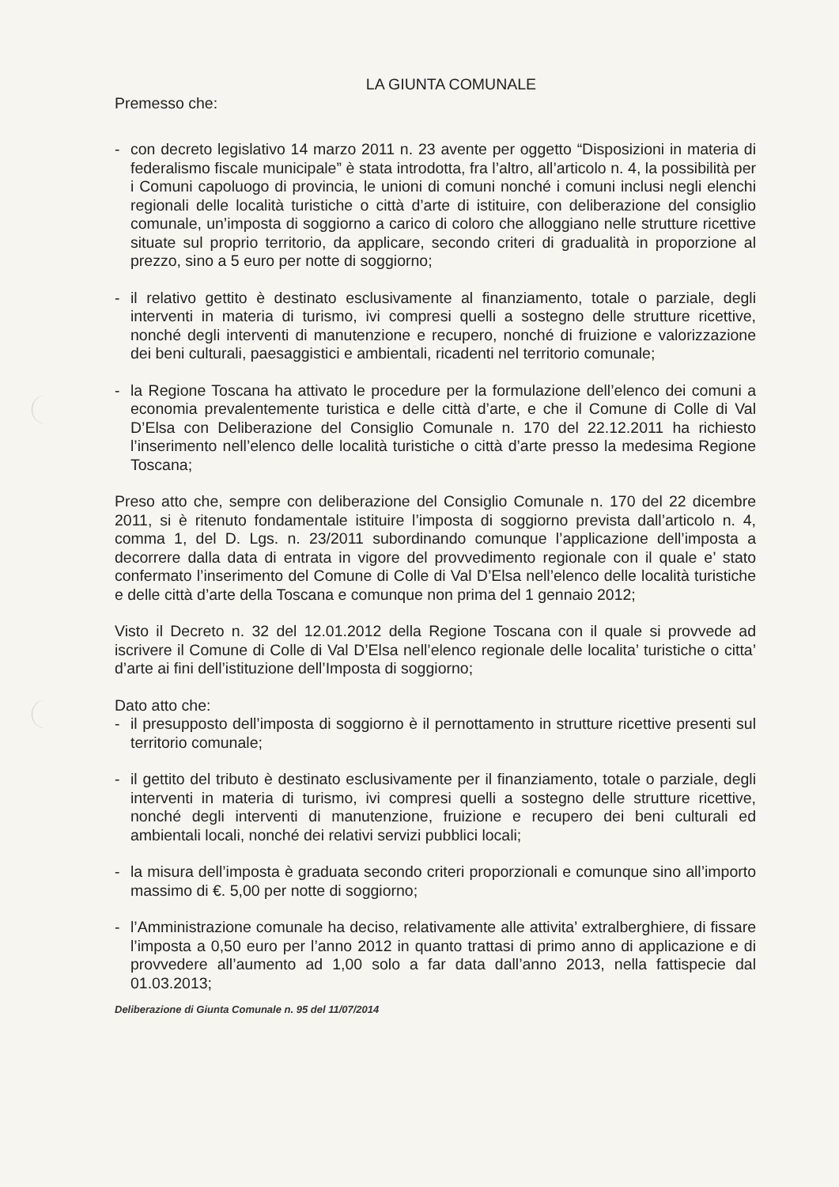LA GIUNTA COMUNALE
Premesso che:
- con decreto legislativo 14 marzo 2011 n. 23 avente per oggetto “Disposizioni in materia di federalismo fiscale municipale” è stata introdotta, fra l’altro, all’articolo n. 4, la possibilità per i Comuni capoluogo di provincia, le unioni di comuni nonché i comuni inclusi negli elenchi regionali delle località turistiche o città d’arte di istituire, con deliberazione del consiglio comunale, un’imposta di soggiorno a carico di coloro che alloggiano nelle strutture ricettive situate sul proprio territorio, da applicare, secondo criteri di gradualità in proporzione al prezzo, sino a 5 euro per notte di soggiorno;
- il relativo gettito è destinato esclusivamente al finanziamento, totale o parziale, degli interventi in materia di turismo, ivi compresi quelli a sostegno delle strutture ricettive, nonché degli interventi di manutenzione e recupero, nonché di fruizione e valorizzazione dei beni culturali, paesaggistici e ambientali, ricadenti nel territorio comunale;
- la Regione Toscana ha attivato le procedure per la formulazione dell’elenco dei comuni a economia prevalentemente turistica e delle città d’arte, e che il Comune di Colle di Val D’Elsa con Deliberazione del Consiglio Comunale n. 170 del 22.12.2011 ha richiesto l’inserimento nell’elenco delle località turistiche o città d’arte presso la medesima Regione Toscana;
Preso atto che, sempre con deliberazione del Consiglio Comunale n. 170 del 22 dicembre 2011, si è ritenuto fondamentale istituire l’imposta di soggiorno prevista dall’articolo n. 4, comma 1, del D. Lgs. n. 23/2011 subordinando comunque l’applicazione dell’imposta a decorrere dalla data di entrata in vigore del provvedimento regionale con il quale e’ stato confermato l’inserimento del Comune di Colle di Val D’Elsa nell’elenco delle località turistiche e delle città d’arte della Toscana e comunque non prima del 1 gennaio 2012;
Visto il Decreto n. 32 del 12.01.2012 della Regione Toscana con il quale si provvede ad iscrivere il Comune di Colle di Val D’Elsa nell’elenco regionale delle localita’ turistiche o citta’ d’arte ai fini dell’istituzione dell’Imposta di soggiorno;
Dato atto che:
- il presupposto dell’imposta di soggiorno è il pernottamento in strutture ricettive presenti sul territorio comunale;
- il gettito del tributo è destinato esclusivamente per il finanziamento, totale o parziale, degli interventi in materia di turismo, ivi compresi quelli a sostegno delle strutture ricettive, nonché degli interventi di manutenzione, fruizione e recupero dei beni culturali ed ambientali locali, nonché dei relativi servizi pubblici locali;
- la misura dell’imposta è graduata secondo criteri proporzionali e comunque sino all’importo massimo di €. 5,00 per notte di soggiorno;
- l’Amministrazione comunale ha deciso, relativamente alle attivita’ extralberghiere, di fissare l’imposta a 0,50 euro per l’anno 2012 in quanto trattasi di primo anno di applicazione e di provvedere all’aumento ad 1,00 solo a far data dall’anno 2013, nella fattispecie dal 01.03.2013;
Deliberazione di Giunta Comunale n. 95 del 11/07/2014